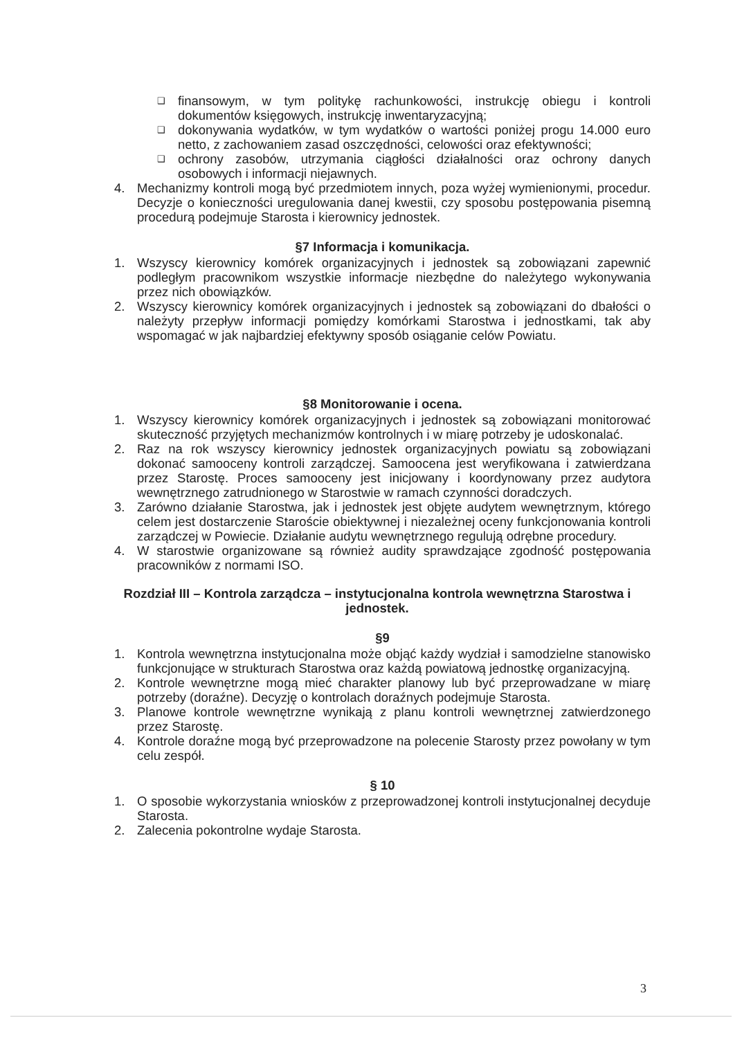❑ finansowym, w tym politykę rachunkowości, instrukcję obiegu i kontroli dokumentów księgowych, instrukcję inwentaryzacyjną;
❑ dokonywania wydatków, w tym wydatków o wartości poniżej progu 14.000 euro netto, z zachowaniem zasad oszczędności, celowości oraz efektywności;
❑ ochrony zasobów, utrzymania ciągłości działalności oraz ochrony danych osobowych i informacji niejawnych.
4. Mechanizmy kontroli mogą być przedmiotem innych, poza wyżej wymienionymi, procedur. Decyzje o konieczności uregulowania danej kwestii, czy sposobu postępowania pisemną procedurą podejmuje Starosta i kierownicy jednostek.
§7 Informacja i komunikacja.
1. Wszyscy kierownicy komórek organizacyjnych i jednostek są zobowiązani zapewnić podległym pracownikom wszystkie informacje niezbędne do należytego wykonywania przez nich obowiązków.
2. Wszyscy kierownicy komórek organizacyjnych i jednostek są zobowiązani do dbałości o należyty przepływ informacji pomiędzy komórkami Starostwa i jednostkami, tak aby wspomagać w jak najbardziej efektywny sposób osiąganie celów Powiatu.
§8 Monitorowanie i ocena.
1. Wszyscy kierownicy komórek organizacyjnych i jednostek są zobowiązani monitorować skuteczność przyjętych mechanizmów kontrolnych i w miarę potrzeby je udoskonalać.
2. Raz na rok wszyscy kierownicy jednostek organizacyjnych powiatu są zobowiązani dokonać samooceny kontroli zarządczej. Samoocena jest weryfikowana i zatwierdzana przez Starostę. Proces samooceny jest inicjowany i koordynowany przez audytora wewnętrznego zatrudnionego w Starostwie w ramach czynności doradczych.
3. Zarówno działanie Starostwa, jak i jednostek jest objęte audytem wewnętrznym, którego celem jest dostarczenie Staroście obiektywnej i niezależnej oceny funkcjonowania kontroli zarządczej w Powiecie. Działanie audytu wewnętrznego regulują odrębne procedury.
4. W starostwie organizowane są również audity sprawdzające zgodność postępowania pracowników z normami ISO.
Rozdział III – Kontrola zarządcza – instytucjonalna kontrola wewnętrzna Starostwa i jednostek.
§9
1. Kontrola wewnętrzna instytucjonalna może objąć każdy wydział i samodzielne stanowisko funkcjonujące w strukturach Starostwa oraz każdą powiatową jednostkę organizacyjną.
2. Kontrole wewnętrzne mogą mieć charakter planowy lub być przeprowadzane w miarę potrzeby (doraźne). Decyzję o kontrolach doraźnych podejmuje Starosta.
3. Planowe kontrole wewnętrzne wynikają z planu kontroli wewnętrznej zatwierdzonego przez Starostę.
4. Kontrole doraźne mogą być przeprowadzone na polecenie Starosty przez powołany w tym celu zespół.
§ 10
1. O sposobie wykorzystania wniosków z przeprowadzonej kontroli instytucjonalnej decyduje Starosta.
2. Zalecenia pokontrolne wydaje Starosta.
3